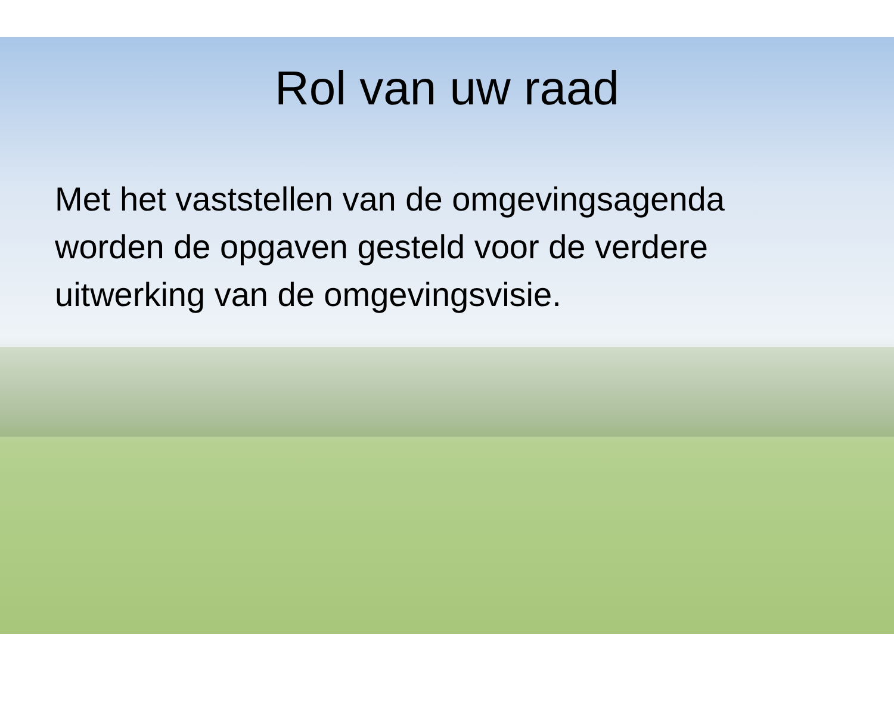Rol van uw raad
Met het vaststellen van de omgevingsagenda worden de opgaven gesteld voor de verdere uitwerking van de omgevingsvisie.